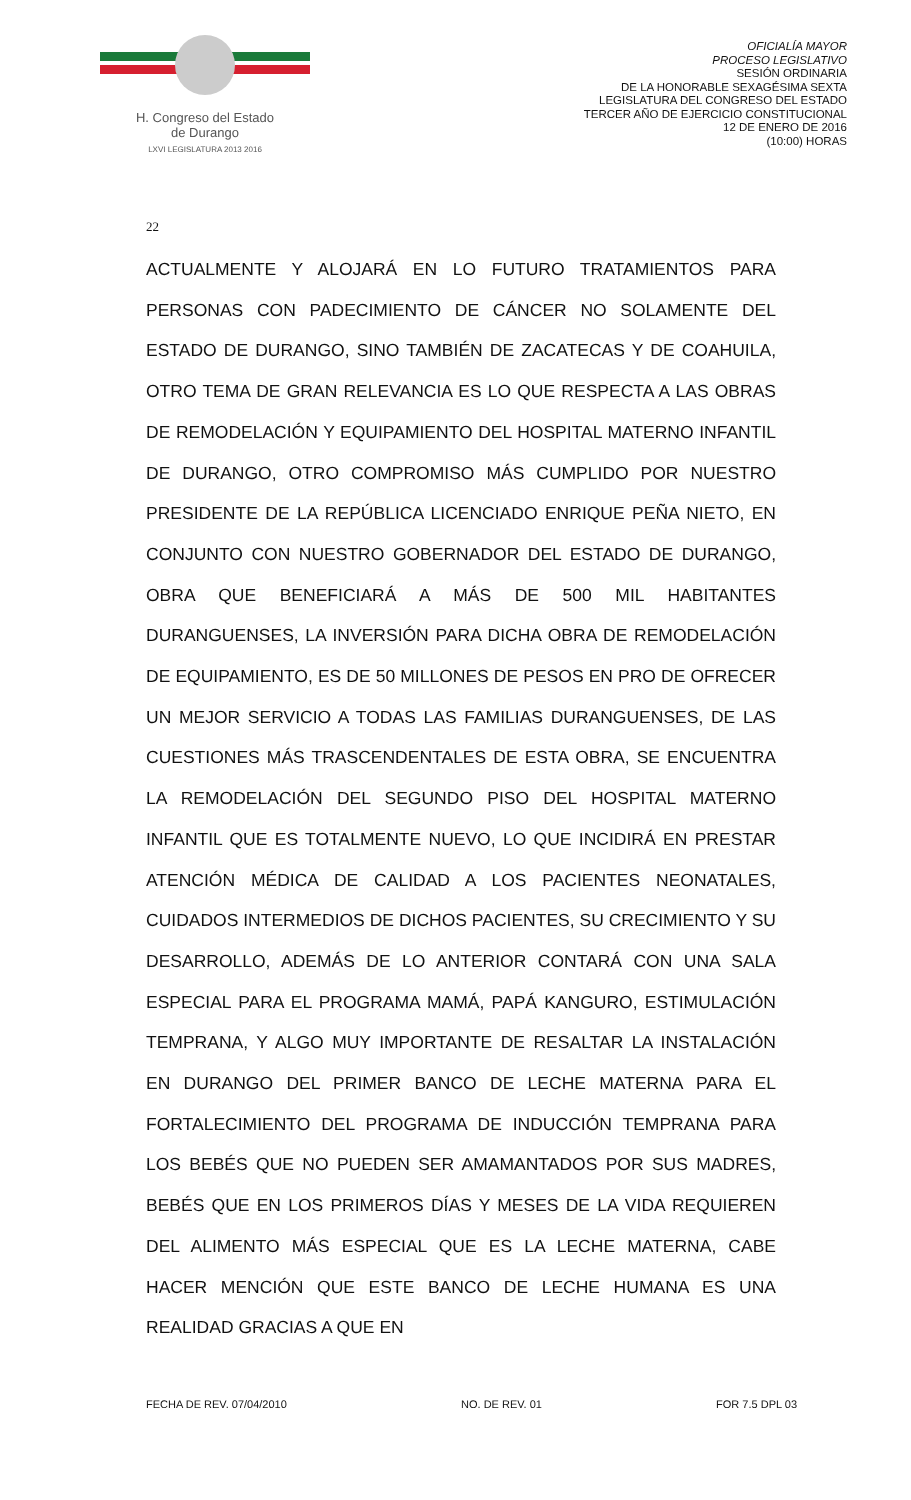H. Congreso del Estado
de Durango
LXVI LEGISLATURA 2013 2016
OFICIALÍA MAYOR
PROCESO LEGISLATIVO
SESIÓN ORDINARIA
DE LA HONORABLE SEXAGÉSIMA SEXTA
LEGISLATURA DEL CONGRESO DEL ESTADO
TERCER AÑO DE EJERCICIO CONSTITUCIONAL
12 DE ENERO DE 2016
(10:00) HORAS
22
ACTUALMENTE Y ALOJARÁ EN LO FUTURO TRATAMIENTOS PARA PERSONAS CON PADECIMIENTO DE CÁNCER NO SOLAMENTE DEL ESTADO DE DURANGO, SINO TAMBIÉN DE ZACATECAS Y DE COAHUILA, OTRO TEMA DE GRAN RELEVANCIA ES LO QUE RESPECTA A LAS OBRAS DE REMODELACIÓN Y EQUIPAMIENTO DEL HOSPITAL MATERNO INFANTIL DE DURANGO, OTRO COMPROMISO MÁS CUMPLIDO POR NUESTRO PRESIDENTE DE LA REPÚBLICA LICENCIADO ENRIQUE PEÑA NIETO, EN CONJUNTO CON NUESTRO GOBERNADOR DEL ESTADO DE DURANGO, OBRA QUE BENEFICIARÁ A MÁS DE 500 MIL HABITANTES DURANGUENSES, LA INVERSIÓN PARA DICHA OBRA DE REMODELACIÓN DE EQUIPAMIENTO, ES DE 50 MILLONES DE PESOS EN PRO DE OFRECER UN MEJOR SERVICIO A TODAS LAS FAMILIAS DURANGUENSES, DE LAS CUESTIONES MÁS TRASCENDENTALES DE ESTA OBRA, SE ENCUENTRA LA REMODELACIÓN DEL SEGUNDO PISO DEL HOSPITAL MATERNO INFANTIL QUE ES TOTALMENTE NUEVO, LO QUE INCIDIRÁ EN PRESTAR ATENCIÓN MÉDICA DE CALIDAD A LOS PACIENTES NEONATALES, CUIDADOS INTERMEDIOS DE DICHOS PACIENTES, SU CRECIMIENTO Y SU DESARROLLO, ADEMÁS DE LO ANTERIOR CONTARÁ CON UNA SALA ESPECIAL PARA EL PROGRAMA MAMÁ, PAPÁ KANGURO, ESTIMULACIÓN TEMPRANA, Y ALGO MUY IMPORTANTE DE RESALTAR LA INSTALACIÓN EN DURANGO DEL PRIMER BANCO DE LECHE MATERNA PARA EL FORTALECIMIENTO DEL PROGRAMA DE INDUCCIÓN TEMPRANA PARA LOS BEBÉS QUE NO PUEDEN SER AMAMANTADOS POR SUS MADRES, BEBÉS QUE EN LOS PRIMEROS DÍAS Y MESES DE LA VIDA REQUIEREN DEL ALIMENTO MÁS ESPECIAL QUE ES LA LECHE MATERNA, CABE HACER MENCIÓN QUE ESTE BANCO DE LECHE HUMANA ES UNA REALIDAD GRACIAS A QUE EN
FECHA DE REV. 07/04/2010 NO. DE REV. 01 FOR 7.5 DPL 03